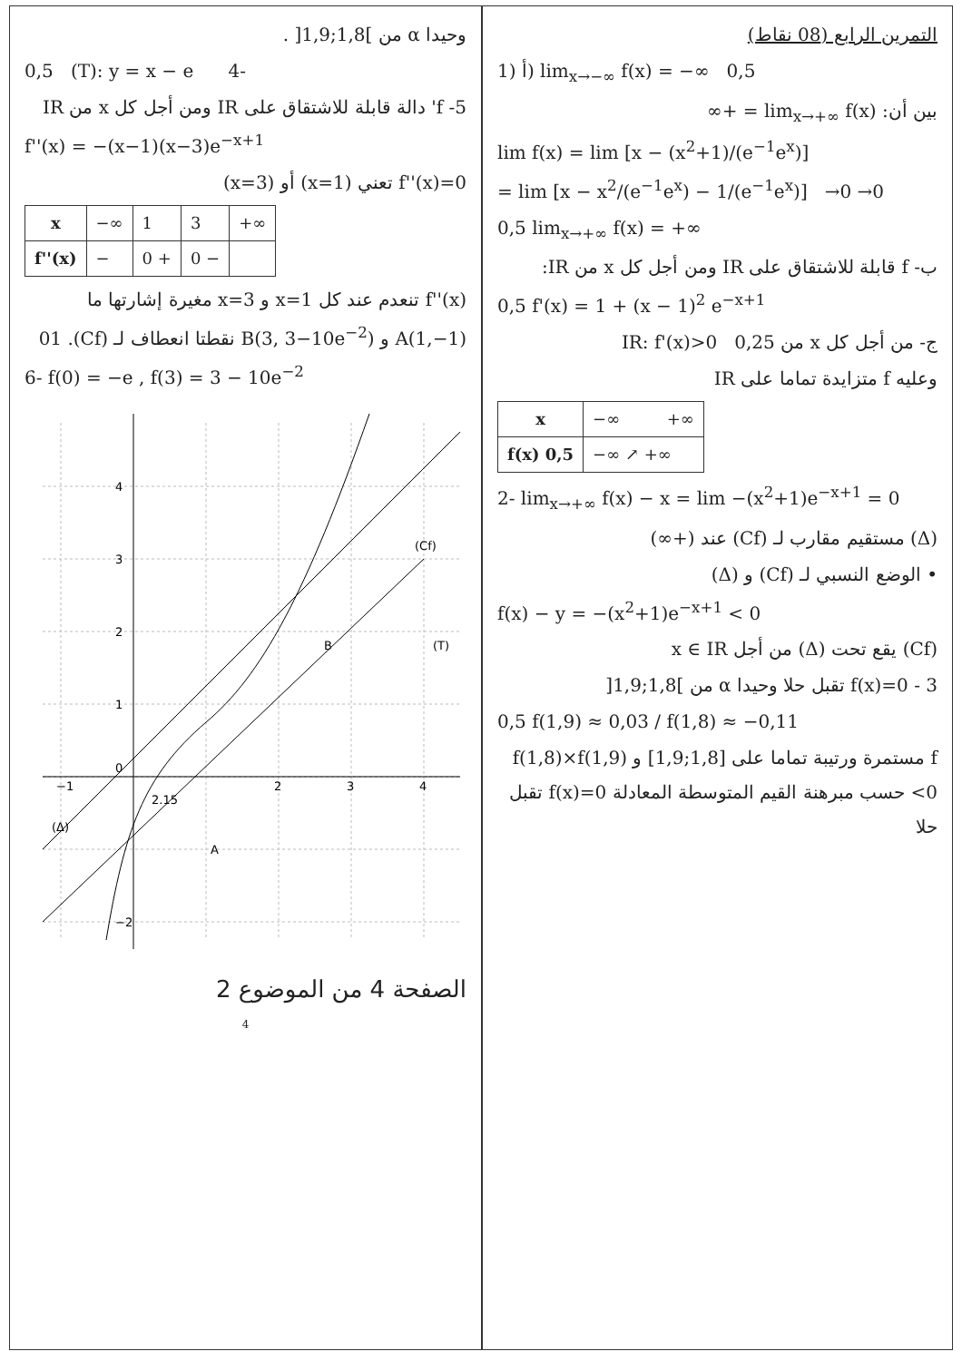التمرين الرابع (08 نقاط)
1) أ) lim<sub>x→−∞</sub> f(x) = −∞ 0,5
بين أن: lim<sub>x→+∞</sub> f(x) = +∞
lim f(x) = lim [x − (x<sup>2</sup>+1)/(e<sup>−1</sup>e<sup>x</sup>)]
= lim [x − x<sup>2</sup>/(e<sup>−1</sup>e<sup>x</sup>) − 1/(e<sup>−1</sup>e<sup>x</sup>)] →0 →0
0,5 lim<sub>x→+∞</sub> f(x) = +∞
ب- f قابلة للاشتقاق على IR ومن أجل كل x من IR:
0,5 f'(x) = 1 + (x − 1)<sup>2</sup> e<sup>−x+1</sup>
ج- من أجل كل x من IR: f'(x)>0 0,25
وعليه f متزايدة تماما على IR
| x | −∞ +∞ |
| f(x) 0,5 | −∞ ↗ +∞ |
2- lim<sub>x→+∞</sub> f(x) − x = lim −(x<sup>2</sup>+1)e<sup>−x+1</sup> = 0
(Δ) مستقيم مقارب لـ (Cf) عند (+∞)
• الوضع النسبي لـ (Cf) و (Δ)
f(x) − y = −(x<sup>2</sup>+1)e<sup>−x+1</sup> < 0
(Cf) يقع تحت (Δ) من أجل x ∈ IR
3 - f(x)=0 تقبل حلا وحيدا α من ]1,8;1,9[
0,5 f(1,9) ≈ 0,03 / f(1,8) ≈ −0,11
f مستمرة ورتيبة تماما على [1,8;1,9] و f(1,8)×f(1,9)<0 حسب مبرهنة القيم المتوسطة المعادلة f(x)=0 تقبل حلا
وحيدا α من ]1,8;1,9[ .
0,5 (T): y = x − e 4-
5- f' دالة قابلة للاشتقاق على IR ومن أجل كل x من IR
f''(x) = −(x−1)(x−3)e<sup>−x+1</sup>
f''(x)=0 تعني (x=1) أو (x=3)
| x | −∞ | 1 | 3 | +∞ |
| f''(x) | − | 0 + | 0 − | |
f''(x) تنعدم عند كل x=1 و x=3 مغيرة إشارتها ما
A(1,−1) و B(3, 3−10e<sup>−2</sup>) نقطتا انعطاف لـ (Cf). 01
6- f(0) = −e , f(3) = 3 − 10e<sup>−2</sup>
4
3
2
1
0
−2
−1
2
3
4
B
A
(T)
(Cf)
(Δ)
2.15
الصفحة 4 من الموضوع 2
4